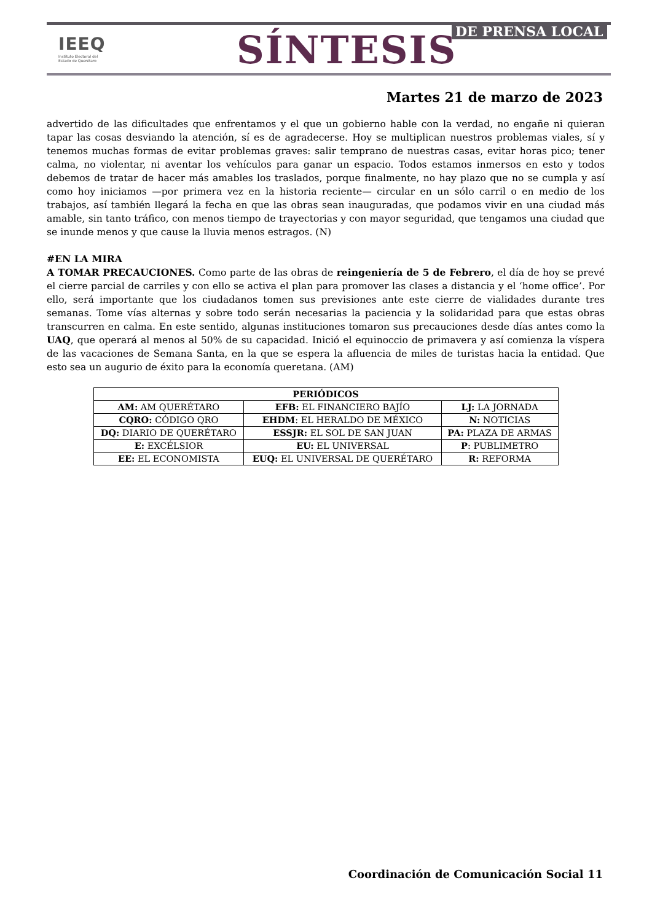IEEQ
Instituto Electoral del
Estado de Querétaro
SÍNTESIS DE PRENSA LOCAL
Martes 21 de marzo de 2023
advertido de las dificultades que enfrentamos y el que un gobierno hable con la verdad, no engañe ni quieran tapar las cosas desviando la atención, sí es de agradecerse. Hoy se multiplican nuestros problemas viales, sí y tenemos muchas formas de evitar problemas graves: salir temprano de nuestras casas, evitar horas pico; tener calma, no violentar, ni aventar los vehículos para ganar un espacio. Todos estamos inmersos en esto y todos debemos de tratar de hacer más amables los traslados, porque finalmente, no hay plazo que no se cumpla y así como hoy iniciamos —por primera vez en la historia reciente— circular en un sólo carril o en medio de los trabajos, así también llegará la fecha en que las obras sean inauguradas, que podamos vivir en una ciudad más amable, sin tanto tráfico, con menos tiempo de trayectorias y con mayor seguridad, que tengamos una ciudad que se inunde menos y que cause la lluvia menos estragos. (N)
#EN LA MIRA
A TOMAR PRECAUCIONES. Como parte de las obras de reingeniería de 5 de Febrero, el día de hoy se prevé el cierre parcial de carriles y con ello se activa el plan para promover las clases a distancia y el ‘home office’. Por ello, será importante que los ciudadanos tomen sus previsiones ante este cierre de vialidades durante tres semanas. Tome vías alternas y sobre todo serán necesarias la paciencia y la solidaridad para que estas obras transcurren en calma. En este sentido, algunas instituciones tomaron sus precauciones desde días antes como la UAQ, que operará al menos al 50% de su capacidad. Inició el equinoccio de primavera y así comienza la víspera de las vacaciones de Semana Santa, en la que se espera la afluencia de miles de turistas hacia la entidad. Que esto sea un augurio de éxito para la economía queretana. (AM)
| PERIÓDICOS | | |
| --- | --- | --- |
| AM: AM QUERÉTARO | EFB: EL FINANCIERO BAJÍO | LJ: LA JORNADA |
| CQRO: CÓDIGO QRO | EHDM : EL HERALDO DE MÉXICO | N: NOTICIAS |
| DQ: DIARIO DE QUERÉTARO | ESSJR: EL SOL DE SAN JUAN | PA: PLAZA DE ARMAS |
| E: EXCÉLSIOR | EU: EL UNIVERSAL | P : PUBLIMETRO |
| EE: EL ECONOMISTA | EUQ: EL UNIVERSAL DE QUERÉTARO | R: REFORMA |
Coordinación de Comunicación Social 11